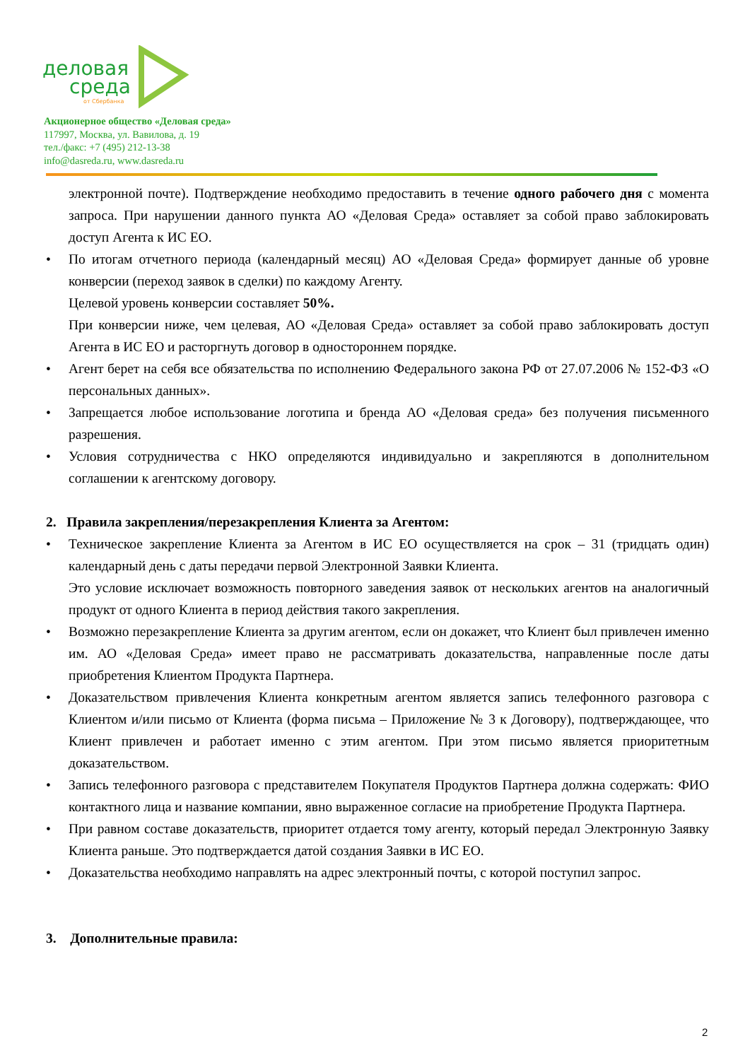деловая
среда
от Сбербанка
Акционерное общество «Деловая среда»
117997, Москва, ул. Вавилова, д. 19
тел./факс: +7 (495) 212-13-38
info@dasreda.ru, www.dasreda.ru
электронной почте). Подтверждение необходимо предоставить в течение одного рабочего дня с момента запроса. При нарушении данного пункта АО «Деловая Среда» оставляет за собой право заблокировать доступ Агента к ИС ЕО.
• По итогам отчетного периода (календарный месяц) АО «Деловая Среда» формирует данные об уровне конверсии (переход заявок в сделки) по каждому Агенту.
Целевой уровень конверсии составляет 50%.
При конверсии ниже, чем целевая, АО «Деловая Среда» оставляет за собой право заблокировать доступ Агента в ИС ЕО и расторгнуть договор в одностороннем порядке.
• Агент берет на себя все обязательства по исполнению Федерального закона РФ от 27.07.2006 № 152-ФЗ «О персональных данных».
• Запрещается любое использование логотипа и бренда АО «Деловая среда» без получения письменного разрешения.
• Условия сотрудничества с НКО определяются индивидуально и закрепляются в дополнительном соглашении к агентскому договору.
2. Правила закрепления/перезакрепления Клиента за Агентом:
• Техническое закрепление Клиента за Агентом в ИС ЕО осуществляется на срок – 31 (тридцать один) календарный день с даты передачи первой Электронной Заявки Клиента.
Это условие исключает возможность повторного заведения заявок от нескольких агентов на аналогичный продукт от одного Клиента в период действия такого закрепления.
• Возможно перезакрепление Клиента за другим агентом, если он докажет, что Клиент был привлечен именно им. АО «Деловая Среда» имеет право не рассматривать доказательства, направленные после даты приобретения Клиентом Продукта Партнера.
• Доказательством привлечения Клиента конкретным агентом является запись телефонного разговора с Клиентом и/или письмо от Клиента (форма письма – Приложение № 3 к Договору), подтверждающее, что Клиент привлечен и работает именно с этим агентом. При этом письмо является приоритетным доказательством.
• Запись телефонного разговора с представителем Покупателя Продуктов Партнера должна содержать: ФИО контактного лица и название компании, явно выраженное согласие на приобретение Продукта Партнера.
• При равном составе доказательств, приоритет отдается тому агенту, который передал Электронную Заявку Клиента раньше. Это подтверждается датой создания Заявки в ИС ЕО.
• Доказательства необходимо направлять на адрес электронный почты, с которой поступил запрос.
3. Дополнительные правила:
2